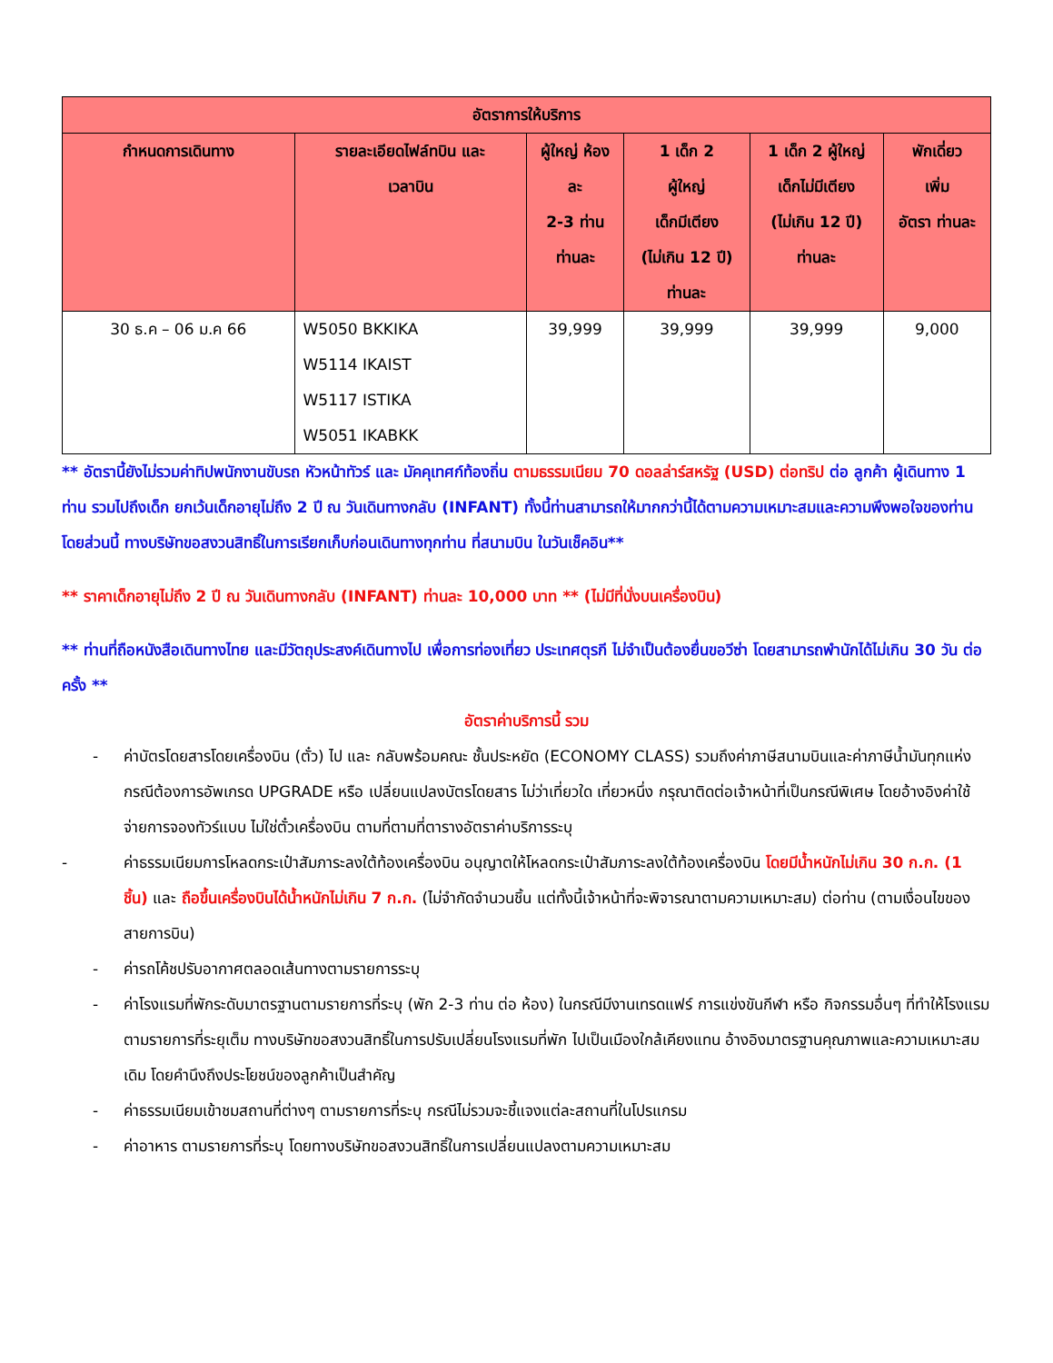| อัตราการให้บริการ | | | | | |
| --- | --- | --- | --- | --- | --- |
| กำหนดการเดินทาง | รายละเอียดไฟล์ทบิน และ เวลาบิน | ผู้ใหญ่ ห้อง ละ 2-3 ท่าน ท่านละ | 1 เด็ก 2 ผู้ใหญ่ เด็กมีเตียง (ไม่เกิน 12 ปี) ท่านละ | 1 เด็ก 2 ผู้ใหญ่ เด็กไม่มีเตียง (ไม่เกิน 12 ปี) ท่านละ | พักเดี่ยว เพิ่ม อัตรา ท่านละ |
| 30 ธ.ค – 06 ม.ค 66 | W5050 BKKIKA W5114 IKAIST W5117 ISTIKA W5051 IKABKK | 39,999 | 39,999 | 39,999 | 9,000 |
** อัตรานี้ยังไม่รวมค่าทิปพนักงานขับรถ หัวหน้าทัวร์ และ มัคคุเทศก์ท้องถิ่น ตามธรรมเนียม 70 ดอลล่าร์สหรัฐ (USD) ต่อทริป ต่อ ลูกค้า ผู้เดินทาง 1 ท่าน รวมไปถึงเด็ก ยกเว้นเด็กอายุไม่ถึง 2 ปี ณ วันเดินทางกลับ (INFANT) ทั้งนี้ท่านสามารถให้มากกว่านี้ได้ตามความเหมาะสมและความพึงพอใจของท่าน โดยส่วนนี้ ทางบริษัทขอสงวนสิทธิ์ในการเรียกเก็บก่อนเดินทางทุกท่าน ที่สนามบิน ในวันเช็คอิน**
** ราคาเด็กอายุไม่ถึง 2 ปี ณ วันเดินทางกลับ (INFANT) ท่านละ 10,000 บาท ** (ไม่มีที่นั่งบนเครื่องบิน)
** ท่านที่ถือหนังสือเดินทางไทย และมีวัตถุประสงค์เดินทางไป เพื่อการท่องเที่ยว ประเทศตุรกี ไม่จำเป็นต้องยื่นขอวีซ่า โดยสามารถพำนักได้ไม่เกิน 30 วัน ต่อครั้ง **
อัตราค่าบริการนี้ รวม
- ค่าบัตรโดยสารโดยเครื่องบิน (ตั๋ว) ไป และ กลับพร้อมคณะ ชั้นประหยัด (ECONOMY CLASS) รวมถึงค่าภาษีสนามบินและค่าภาษีน้ำมันทุกแห่ง กรณีต้องการอัพเกรด UPGRADE หรือ เปลี่ยนแปลงบัตรโดยสาร ไม่ว่าเที่ยวใด เที่ยวหนึ่ง กรุณาติดต่อเจ้าหน้าที่เป็นกรณีพิเศษ โดยอ้างอิงค่าใช้จ่ายการจองทัวร์แบบ ไม่ใช่ตั๋วเครื่องบิน ตามที่ตามที่ตารางอัตราค่าบริการระบุ
- ค่าธรรมเนียมการโหลดกระเป๋าสัมภาระลงใต้ท้องเครื่องบิน อนุญาตให้โหลดกระเป๋าสัมภาระลงใต้ท้องเครื่องบิน โดยมีน้ำหนักไม่เกิน 30 ก.ก. (1 ชิ้น) และ ถือขึ้นเครื่องบินได้น้ำหนักไม่เกิน 7 ก.ก. (ไม่จำกัดจำนวนชิ้น แต่ทั้งนี้เจ้าหน้าที่จะพิจารณาตามความเหมาะสม) ต่อท่าน (ตามเงื่อนไขของสายการบิน)
- ค่ารถโค้ชปรับอากาศตลอดเส้นทางตามรายการระบุ
- ค่าโรงแรมที่พักระดับมาตรฐานตามรายการที่ระบุ (พัก 2-3 ท่าน ต่อ ห้อง) ในกรณีมีงานเทรดแฟร์ การแข่งขันกีฬา หรือ กิจกรรมอื่นๆ ที่ทำให้โรงแรมตามรายการที่ระยุเต็ม ทางบริษัทขอสงวนสิทธิ์ในการปรับเปลี่ยนโรงแรมที่พัก ไปเป็นเมืองใกล้เคียงแทน อ้างอิงมาตรฐานคุณภาพและความเหมาะสมเดิม โดยคำนึงถึงประโยชน์ของลูกค้าเป็นสำคัญ
- ค่าธรรมเนียมเข้าชมสถานที่ต่างๆ ตามรายการที่ระบุ กรณีไม่รวมจะชี้แจงแต่ละสถานที่ในโปรแกรม
- ค่าอาหาร ตามรายการที่ระบุ โดยทางบริษัทขอสงวนสิทธิ์ในการเปลี่ยนแปลงตามความเหมาะสม